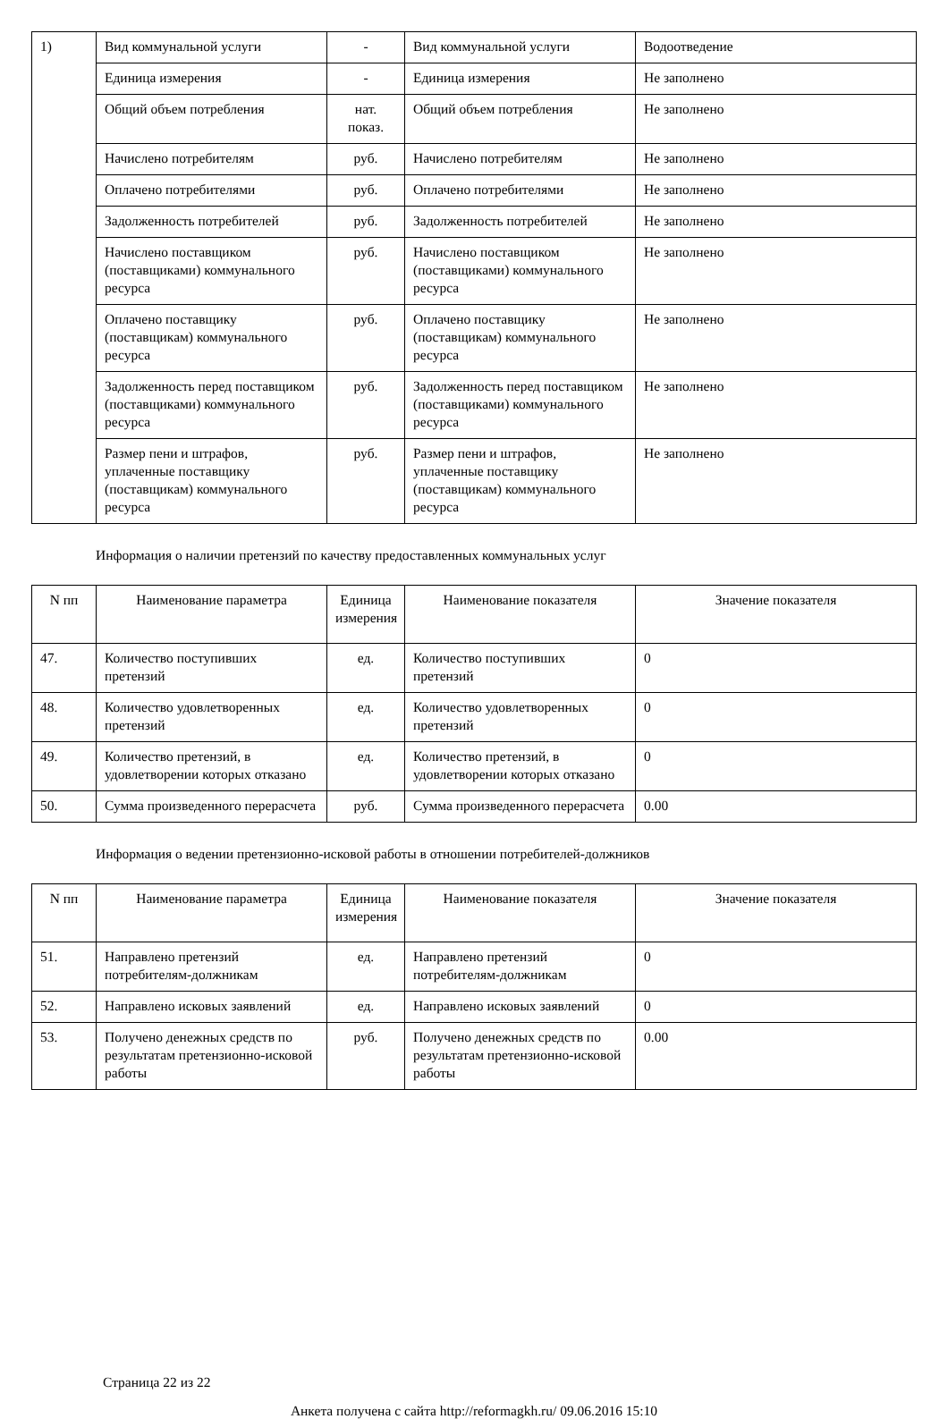| 1) | Вид коммунальной услуги | - | Вид коммунальной услуги | Водоотведение |
| | Единица измерения | - | Единица измерения | Не заполнено |
| | Общий объем потребления | нат. показ. | Общий объем потребления | Не заполнено |
| | Начислено потребителям | руб. | Начислено потребителям | Не заполнено |
| | Оплачено потребителями | руб. | Оплачено потребителями | Не заполнено |
| | Задолженность потребителей | руб. | Задолженность потребителей | Не заполнено |
| | Начислено поставщиком (поставщиками) коммунального ресурса | руб. | Начислено поставщиком (поставщиками) коммунального ресурса | Не заполнено |
| | Оплачено поставщику (поставщикам) коммунального ресурса | руб. | Оплачено поставщику (поставщикам) коммунального ресурса | Не заполнено |
| | Задолженность перед поставщиком (поставщиками) коммунального ресурса | руб. | Задолженность перед поставщиком (поставщиками) коммунального ресурса | Не заполнено |
| | Размер пени и штрафов, уплаченные поставщику (поставщикам) коммунального ресурса | руб. | Размер пени и штрафов, уплаченные поставщику (поставщикам) коммунального ресурса | Не заполнено |
Информация о наличии претензий по качеству предоставленных коммунальных услуг
| N пп | Наименование параметра | Единица измерения | Наименование показателя | Значение показателя |
| --- | --- | --- | --- | --- |
| 47. | Количество поступивших претензий | ед. | Количество поступивших претензий | 0 |
| 48. | Количество удовлетворенных претензий | ед. | Количество удовлетворенных претензий | 0 |
| 49. | Количество претензий, в удовлетворении которых отказано | ед. | Количество претензий, в удовлетворении которых отказано | 0 |
| 50. | Сумма произведенного перерасчета | руб. | Сумма произведенного перерасчета | 0.00 |
Информация о ведении претензионно-исковой работы в отношении потребителей-должников
| N пп | Наименование параметра | Единица измерения | Наименование показателя | Значение показателя |
| --- | --- | --- | --- | --- |
| 51. | Направлено претензий потребителям-должникам | ед. | Направлено претензий потребителям-должникам | 0 |
| 52. | Направлено исковых заявлений | ед. | Направлено исковых заявлений | 0 |
| 53. | Получено денежных средств по результатам претензионно-исковой работы | руб. | Получено денежных средств по результатам претензионно-исковой работы | 0.00 |
Страница 22 из 22
Анкета получена с сайта http://reformagkh.ru/ 09.06.2016 15:10